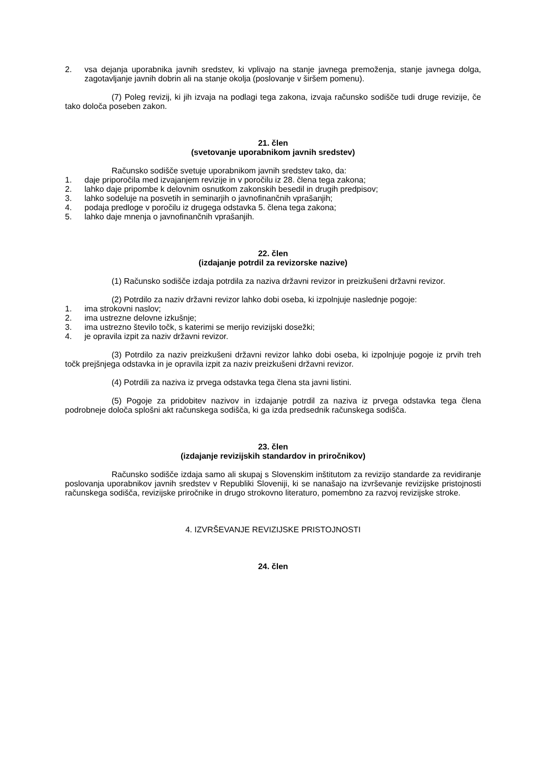2. vsa dejanja uporabnika javnih sredstev, ki vplivajo na stanje javnega premoženja, stanje javnega dolga, zagotavljanje javnih dobrin ali na stanje okolja (poslovanje v širšem pomenu).
(7) Poleg revizij, ki jih izvaja na podlagi tega zakona, izvaja računsko sodišče tudi druge revizije, če tako določa poseben zakon.
21. člen
(svetovanje uporabnikom javnih sredstev)
Računsko sodišče svetuje uporabnikom javnih sredstev tako, da:
1. daje priporočila med izvajanjem revizije in v poročilu iz 28. člena tega zakona;
2. lahko daje pripombe k delovnim osnutkom zakonskih besedil in drugih predpisov;
3. lahko sodeluje na posvetih in seminarjih o javnofinančnih vprašanjih;
4. podaja predloge v poročilu iz drugega odstavka 5. člena tega zakona;
5. lahko daje mnenja o javnofinančnih vprašanjih.
22. člen
(izdajanje potrdil za revizorske nazive)
(1) Računsko sodišče izdaja potrdila za naziva državni revizor in preizkušeni državni revizor.
(2) Potrdilo za naziv državni revizor lahko dobi oseba, ki izpolnjuje naslednje pogoje:
1. ima strokovni naslov;
2. ima ustrezne delovne izkušnje;
3. ima ustrezno število točk, s katerimi se merijo revizijski dosežki;
4. je opravila izpit za naziv državni revizor.
(3) Potrdilo za naziv preizkušeni državni revizor lahko dobi oseba, ki izpolnjuje pogoje iz prvih treh točk prejšnjega odstavka in je opravila izpit za naziv preizkušeni državni revizor.
(4) Potrdili za naziva iz prvega odstavka tega člena sta javni listini.
(5) Pogoje za pridobitev nazivov in izdajanje potrdil za naziva iz prvega odstavka tega člena podrobneje določa splošni akt računskega sodišča, ki ga izda predsednik računskega sodišča.
23. člen
(izdajanje revizijskih standardov in priročnikov)
Računsko sodišče izdaja samo ali skupaj s Slovenskim inštitutom za revizijo standarde za revidiranje poslovanja uporabnikov javnih sredstev v Republiki Sloveniji, ki se nanašajo na izvrševanje revizijske pristojnosti računskega sodišča, revizijske priročnike in drugo strokovno literaturo, pomembno za razvoj revizijske stroke.
4. IZVRŠEVANJE REVIZIJSKE PRISTOJNOSTI
24. člen